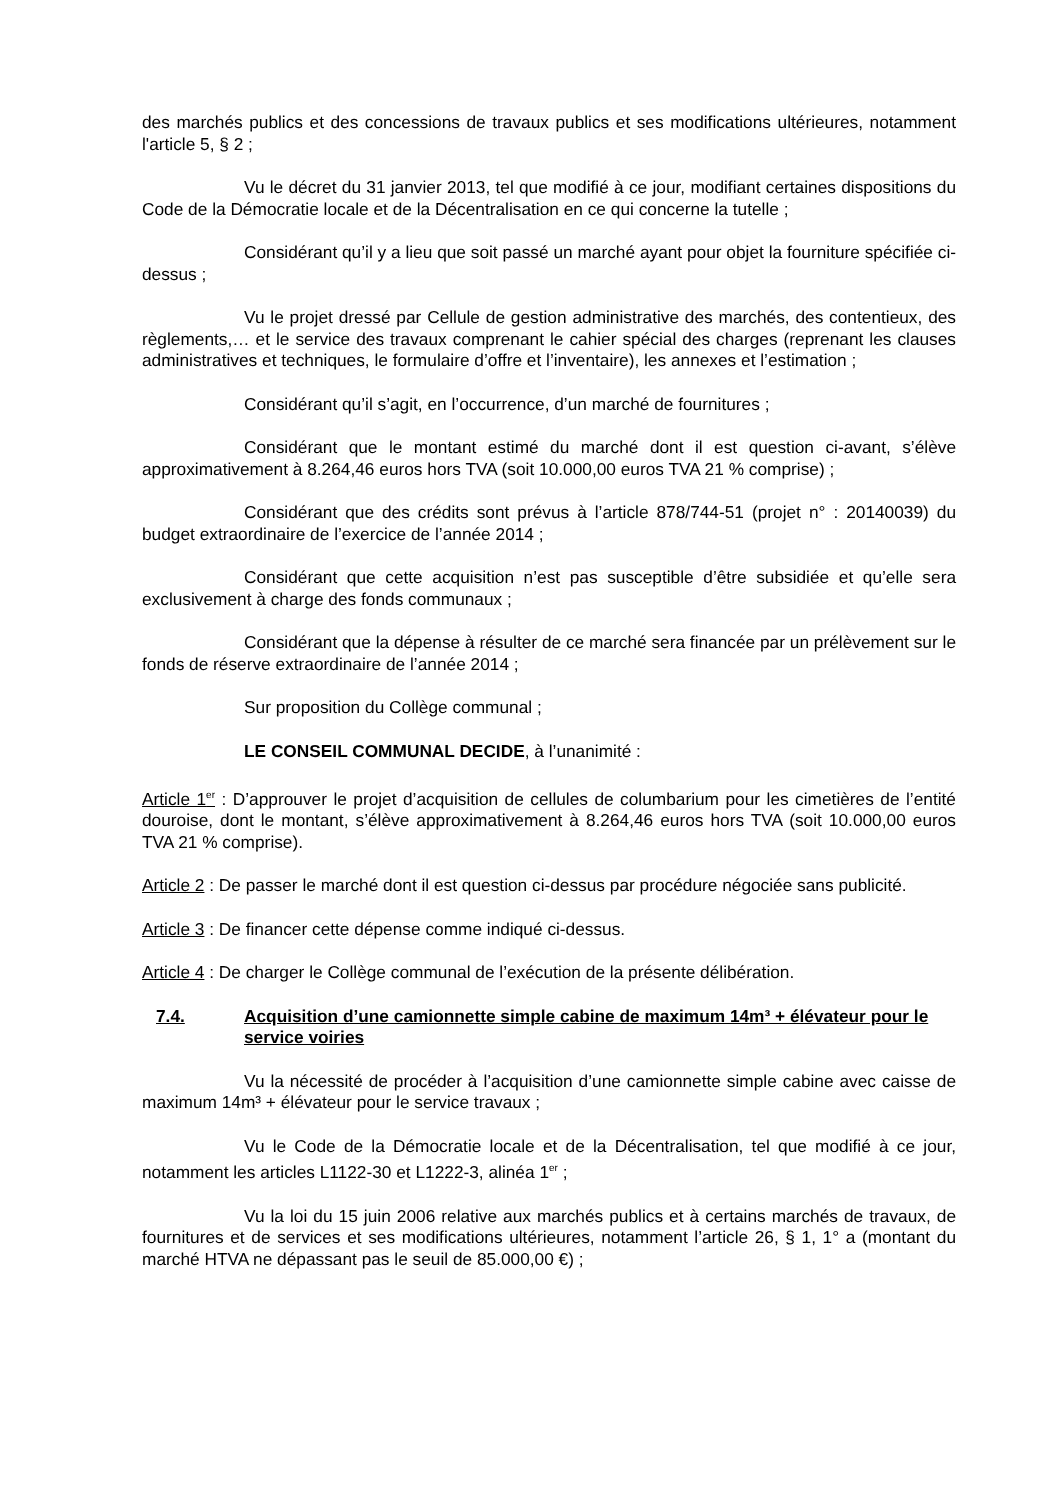des marchés publics et des concessions de travaux publics et ses modifications ultérieures, notamment l'article 5, § 2 ;
Vu le décret du 31 janvier 2013, tel que modifié à ce jour, modifiant certaines dispositions du Code de la Démocratie locale et de la Décentralisation en ce qui concerne la tutelle ;
Considérant qu’il y a lieu que soit passé un marché ayant pour objet la fourniture spécifiée ci-dessus ;
Vu le projet dressé par Cellule de gestion administrative des marchés, des contentieux, des règlements,… et le service des travaux comprenant le cahier spécial des charges (reprenant les clauses administratives et techniques, le formulaire d’offre et l’inventaire), les annexes et l’estimation ;
Considérant qu’il s’agit, en l’occurrence, d’un marché de fournitures ;
Considérant que le montant estimé du marché dont il est question ci-avant, s’élève approximativement à 8.264,46 euros hors TVA (soit 10.000,00 euros TVA 21 % comprise) ;
Considérant que des crédits sont prévus à l’article 878/744-51 (projet n° : 20140039) du budget extraordinaire de l’exercice de l’année 2014 ;
Considérant que cette acquisition n’est pas susceptible d’être subsidiée et qu’elle sera exclusivement à charge des fonds communaux ;
Considérant que la dépense à résulter de ce marché sera financée par un prélèvement sur le fonds de réserve extraordinaire de l’année 2014 ;
Sur proposition du Collège communal ;
LE CONSEIL COMMUNAL DECIDE, à l’unanimité :
Article 1<sup>er</sup> : D’approuver le projet d’acquisition de cellules de columbarium pour les cimetières de l’entité douroise, dont le montant, s’élève approximativement à 8.264,46 euros hors TVA (soit 10.000,00 euros TVA 21 % comprise).
Article 2 : De passer le marché dont il est question ci-dessus par procédure négociée sans publicité.
Article 3 : De financer cette dépense comme indiqué ci-dessus.
Article 4 : De charger le Collège communal de l’exécution de la présente délibération.
7.4. Acquisition d’une camionnette simple cabine de maximum 14m³ + élévateur pour le service voiries
Vu la nécessité de procéder à l’acquisition d’une camionnette simple cabine avec caisse de maximum 14m³ + élévateur pour le service travaux ;
Vu le Code de la Démocratie locale et de la Décentralisation, tel que modifié à ce jour, notamment les articles L1122-30 et L1222-3, alinéa 1<sup>er</sup> ;
Vu la loi du 15 juin 2006 relative aux marchés publics et à certains marchés de travaux, de fournitures et de services et ses modifications ultérieures, notamment l’article 26, § 1, 1° a (montant du marché HTVA ne dépassant pas le seuil de 85.000,00 €) ;